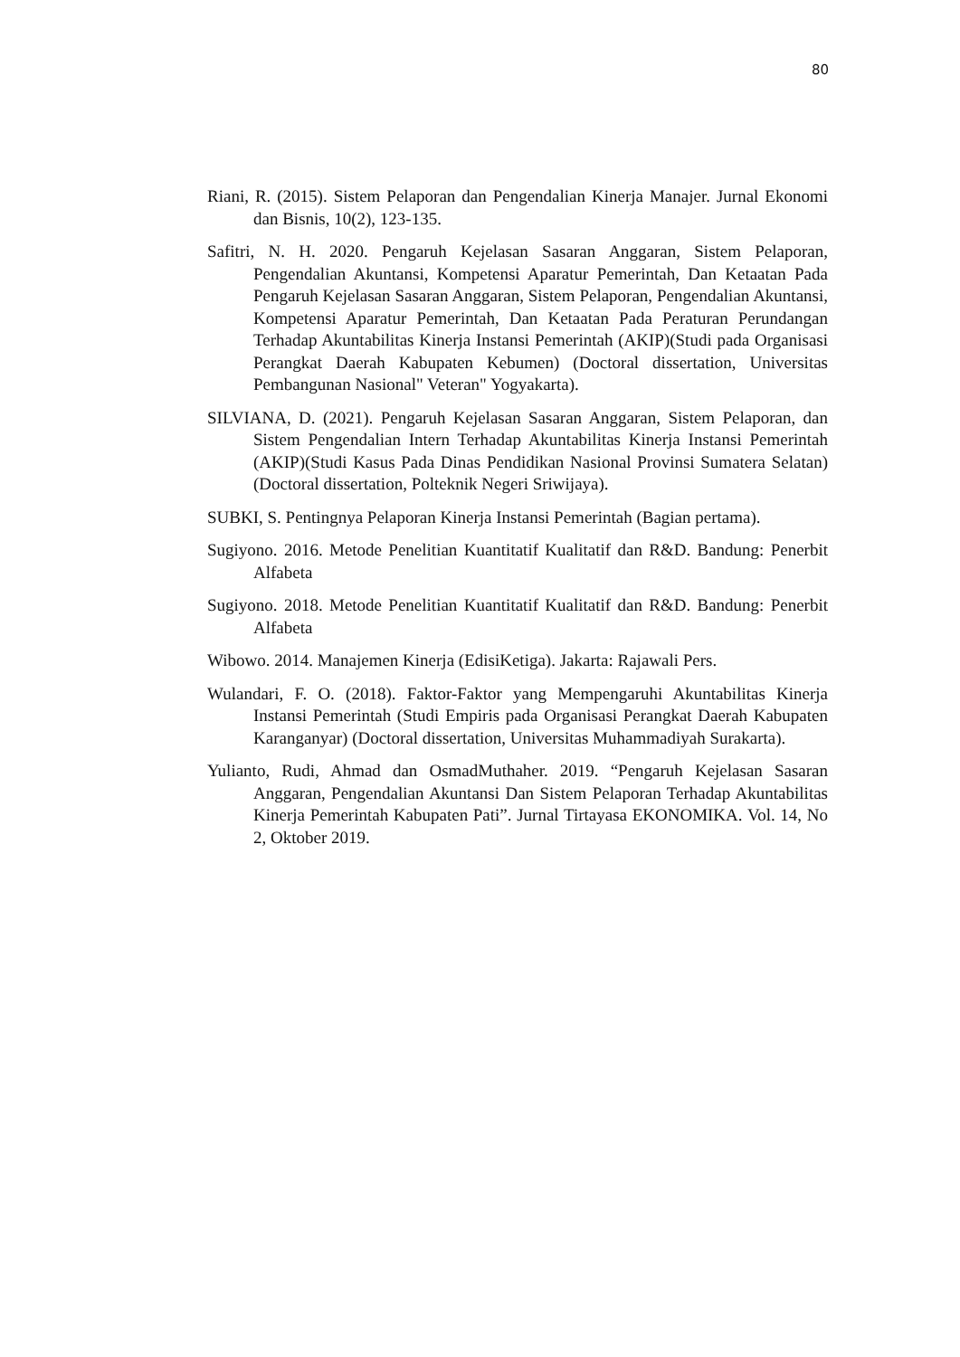80
Riani, R. (2015). Sistem Pelaporan dan Pengendalian Kinerja Manajer. Jurnal Ekonomi dan Bisnis, 10(2), 123-135.
Safitri, N. H. 2020. Pengaruh Kejelasan Sasaran Anggaran, Sistem Pelaporan, Pengendalian Akuntansi, Kompetensi Aparatur Pemerintah, Dan Ketaatan Pada Pengaruh Kejelasan Sasaran Anggaran, Sistem Pelaporan, Pengendalian Akuntansi, Kompetensi Aparatur Pemerintah, Dan Ketaatan Pada Peraturan Perundangan Terhadap Akuntabilitas Kinerja Instansi Pemerintah (AKIP)(Studi pada Organisasi Perangkat Daerah Kabupaten Kebumen) (Doctoral dissertation, Universitas Pembangunan Nasional" Veteran" Yogyakarta).
SILVIANA, D. (2021). Pengaruh Kejelasan Sasaran Anggaran, Sistem Pelaporan, dan Sistem Pengendalian Intern Terhadap Akuntabilitas Kinerja Instansi Pemerintah (AKIP)(Studi Kasus Pada Dinas Pendidikan Nasional Provinsi Sumatera Selatan) (Doctoral dissertation, Polteknik Negeri Sriwijaya).
SUBKI, S. Pentingnya Pelaporan Kinerja Instansi Pemerintah (Bagian pertama).
Sugiyono. 2016. Metode Penelitian Kuantitatif Kualitatif dan R&D. Bandung: Penerbit Alfabeta
Sugiyono. 2018. Metode Penelitian Kuantitatif Kualitatif dan R&D. Bandung: Penerbit Alfabeta
Wibowo. 2014. Manajemen Kinerja (EdisiKetiga). Jakarta: Rajawali Pers.
Wulandari, F. O. (2018). Faktor-Faktor yang Mempengaruhi Akuntabilitas Kinerja Instansi Pemerintah (Studi Empiris pada Organisasi Perangkat Daerah Kabupaten Karanganyar) (Doctoral dissertation, Universitas Muhammadiyah Surakarta).
Yulianto, Rudi, Ahmad dan OsmadMuthaher. 2019. “Pengaruh Kejelasan Sasaran Anggaran, Pengendalian Akuntansi Dan Sistem Pelaporan Terhadap Akuntabilitas Kinerja Pemerintah Kabupaten Pati”. Jurnal Tirtayasa EKONOMIKA. Vol. 14, No 2, Oktober 2019.